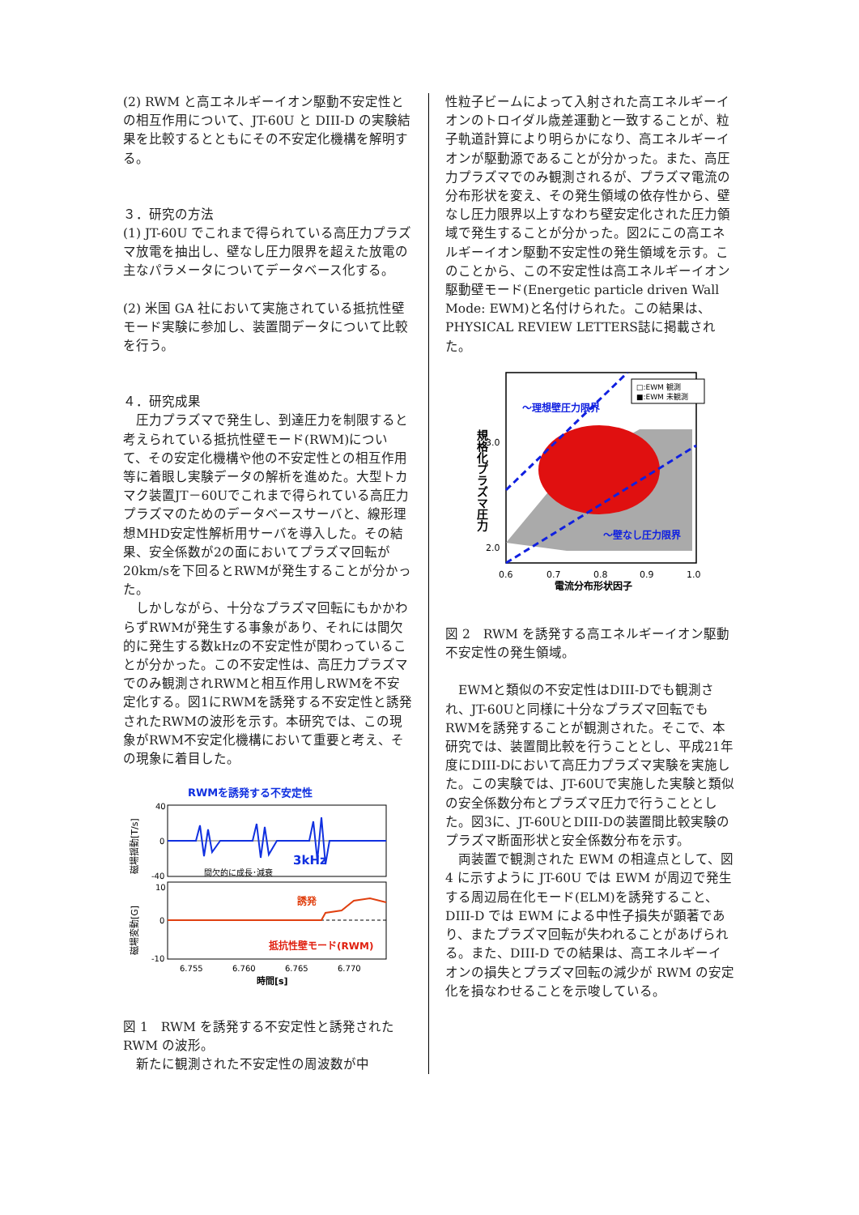(2) RWM と高エネルギーイオン駆動不安定性との相互作用について、JT-60U と DIII-D の実験結果を比較するとともにその不安定化機構を解明する。
３．研究の方法
(1) JT-60U でこれまで得られている高圧力プラズマ放電を抽出し、壁なし圧力限界を超えた放電の主なパラメータについてデータベース化する。
(2) 米国 GA 社において実施されている抵抗性壁モード実験に参加し、装置間データについて比較を行う。
４．研究成果
　圧力プラズマで発生し、到達圧力を制限すると考えられている抵抗性壁モード(RWM)について、その安定化機構や他の不安定性との相互作用等に着眼し実験データの解析を進めた。大型トカマク装置JT－60Uでこれまで得られている高圧力プラズマのためのデータベースサーバと、線形理想MHD安定性解析用サーバを導入した。その結果、安全係数が2の面においてプラズマ回転が20km/sを下回るとRWMが発生することが分かった。
　しかしながら、十分なプラズマ回転にもかかわらずRWMが発生する事象があり、それには間欠的に発生する数kHzの不安定性が関わっていることが分かった。この不安定性は、高圧力プラズマでのみ観測されRWMと相互作用しRWMを不安定化する。図1にRWMを誘発する不安定性と誘発されたRWMの波形を示す。本研究では、この現象がRWM不安定化機構において重要と考え、その現象に着目した。
RWMを誘発する不安定性
3kHz
間欠的に成長･減衰
40
0
-40
磁場揺動[T/s]
誘発
抵抗性壁モード(RWM)
10
0
-10
磁場変動[G]
6.755
6.760
6.765
6.770
時間[s]
図 1　RWM を誘発する不安定性と誘発された RWM の波形。
　新たに観測された不安定性の周波数が中
性粒子ビームによって入射された高エネルギーイオンのトロイダル歳差運動と一致することが、粒子軌道計算により明らかになり、高エネルギーイオンが駆動源であることが分かった。また、高圧力プラズマでのみ観測されるが、プラズマ電流の分布形状を変え、その発生領域の依存性から、壁なし圧力限界以上すなわち壁安定化された圧力領域で発生することが分かった。図2にこの高エネルギーイオン駆動不安定性の発生領域を示す。このことから、この不安定性は高エネルギーイオン駆動壁モード(Energetic particle driven Wall Mode: EWM)と名付けられた。この結果は、PHYSICAL REVIEW LETTERS誌に掲載された。
～理想壁圧力限界
～壁なし圧力限界
□:EWM 観測
■:EWM 未観測
規格化プラズマ圧力
3.0
2.0
0.6
0.7
0.8
0.9
1.0
電流分布形状因子
図 2　RWM を誘発する高エネルギーイオン駆動不安定性の発生領域。
　EWMと類似の不安定性はDIII-Dでも観測され、JT-60Uと同様に十分なプラズマ回転でもRWMを誘発することが観測された。そこで、本研究では、装置間比較を行うこととし、平成21年度にDIII-Dにおいて高圧力プラズマ実験を実施した。この実験では、JT-60Uで実施した実験と類似の安全係数分布とプラズマ圧力で行うこととした。図3に、JT-60UとDIII-Dの装置間比較実験のプラズマ断面形状と安全係数分布を示す。
　両装置で観測された EWM の相違点として、図 4 に示すように JT-60U では EWM が周辺で発生する周辺局在化モード(ELM)を誘発すること、DIII-D では EWM による中性子損失が顕著であり、またプラズマ回転が失われることがあげられる。また、DIII-D での結果は、高エネルギーイオンの損失とプラズマ回転の減少が RWM の安定化を損なわせることを示唆している。